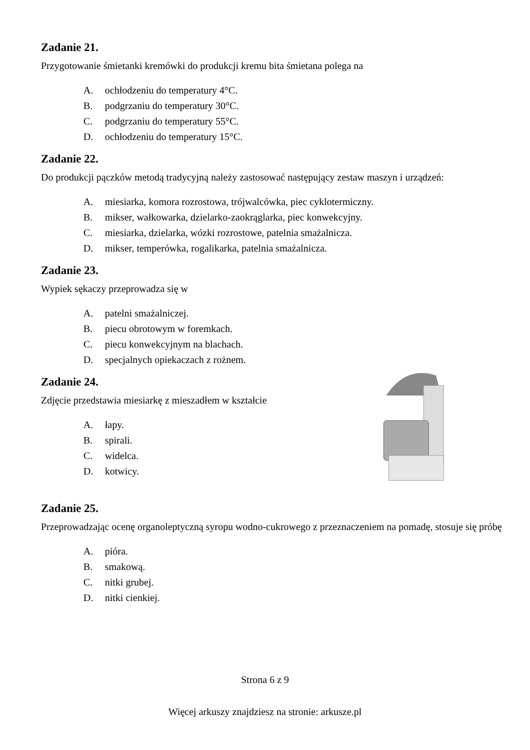Zadanie 21.
Przygotowanie śmietanki kremówki do produkcji kremu bita śmietana polega na
A. ochłodzeniu do temperatury 4°C.
B. podgrzaniu do temperatury 30°C.
C. podgrzaniu do temperatury 55°C.
D. ochłodzeniu do temperatury 15°C.
Zadanie 22.
Do produkcji pączków metodą tradycyjną należy zastosować następujący zestaw maszyn i urządzeń:
A. miesiarka, komora rozrostowa, trójwalcówka, piec cyklotermiczny.
B. mikser, wałkowarka, dzielarko-zaokrąglarka, piec konwekcyjny.
C. miesiarka, dzielarka, wózki rozrostowe, patelnia smażalnicza.
D. mikser, temperówka, rogalikarka, patelnia smażalnicza.
Zadanie 23.
Wypiek sękaczy przeprowadza się w
A. patelni smażalniczej.
B. piecu obrotowym w foremkach.
C. piecu konwekcyjnym na blachach.
D. specjalnych opiekaczach z rożnem.
Zadanie 24.
Zdjęcie przedstawia miesiarkę z mieszadłem w kształcie
A. łapy.
B. spirali.
C. widelca.
D. kotwicy.
Zadanie 25.
Przeprowadzając ocenę organoleptyczną syropu wodno-cukrowego z przeznaczeniem na pomadę, stosuje się próbę
A. pióra.
B. smakową.
C. nitki grubej.
D. nitki cienkiej.
Strona 6 z 9
Więcej arkuszy znajdziesz na stronie: arkusze.pl